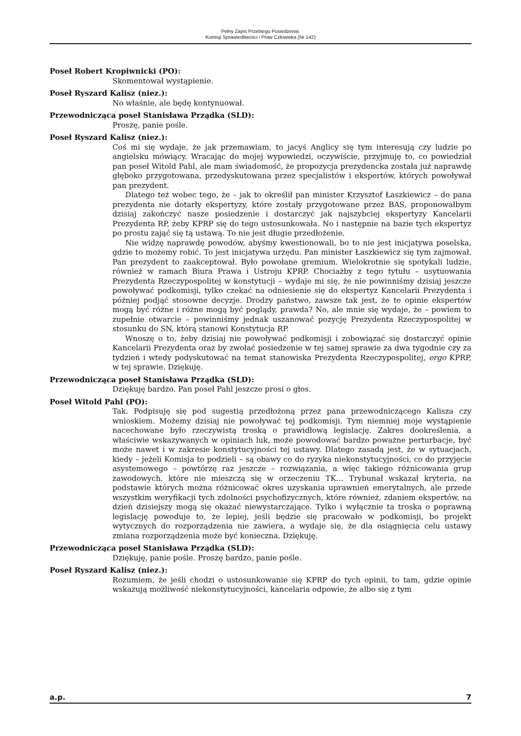Pełny Zapis Przebiegu Posiedzenia:
Komisji Sprawiedliwości i Praw Człowieka (Nr 142)
Poseł Robert Kropiwnicki (PO):
Skomentował wystąpienie.
Poseł Ryszard Kalisz (niez.):
No właśnie, ale będę kontynuował.
Przewodnicząca poseł Stanisława Prządka (SLD):
Proszę, panie pośle.
Poseł Ryszard Kalisz (niez.):
Coś mi się wydaje, że jak przemawiam, to jacyś Anglicy się tym interesują czy ludzie po angielsku mówiący. Wracając do mojej wypowiedzi, oczywiście, przyjmuję to, co powiedział pan poseł Witold Pahl, ale mam świadomość, że propozycja prezydencka została już naprawdę głęboko przygotowana, przedyskutowana przez specjalistów i ekspertów, których powoływał pan prezydent.
Dlatego też wobec tego, że – jak to określił pan minister Krzysztof Łaszkiewicz – do pana prezydenta nie dotarły ekspertyzy, które zostały przygotowane przez BAS, proponowałbym dzisiaj zakończyć nasze posiedzenie i dostarczyć jak najszybciej ekspertyzy Kancelarii Prezydenta RP, żeby KPRP się do tego ustosunkowała. No i następnie na bazie tych ekspertyz po prostu zająć się tą ustawą. To nie jest długie przedłożenie.
Nie widzę naprawdę powodów, abyśmy kwestionowali, bo to nie jest inicjatywa poselska, gdzie to możemy robić. To jest inicjatywa urzędu. Pan minister Łaszkiewicz się tym zajmował. Pan prezydent to zaakceptował. Było powołane gremium. Wielokrotnie się spotykali ludzie, również w ramach Biura Prawa i Ustroju KPRP. Chociażby z tego tytułu – usytuowania Prezydenta Rzeczypospolitej w konstytucji – wydaje mi się, że nie powinniśmy dzisiaj jeszcze powoływać podkomisji, tylko czekać na odniesienie się do ekspertyz Kancelarii Prezydenta i później podjąć stosowne decyzje. Drodzy państwo, zawsze tak jest, że te opinie ekspertów mogą być różne i różne mogą być poglądy, prawda? No, ale mnie się wydaje, że – powiem to zupełnie otwarcie – powinniśmy jednak uszanować pozycję Prezydenta Rzeczypospolitej w stosunku do SN, którą stanowi Konstytucja RP.
Wnoszę o to, żeby dzisiaj nie powoływać podkomisji i zobowiązać się dostarczyć opinie Kancelarii Prezydenta oraz by zwołać posiedzenie w tej samej sprawie za dwa tygodnie czy za tydzień i wtedy podyskutować na temat stanowiska Prezydenta Rzeczypospolitej, ergo KPRP, w tej sprawie. Dziękuję.
Przewodnicząca poseł Stanisława Prządka (SLD):
Dziękuję bardzo. Pan poseł Pahl jeszcze prosi o głos.
Poseł Witold Pahl (PO):
Tak. Podpisuję się pod sugestią przedłożoną przez pana przewodniczącego Kalisza czy wnioskiem. Możemy dzisiaj nie powoływać tej podkomisji. Tym niemniej moje wystąpienie nacechowane było rzeczywistą troską o prawidłową legislację. Zakres dookreślenia, a właściwie wskazywanych w opiniach luk, może powodować bardzo poważne perturbacje, być może nawet i w zakresie konstytucyjności tej ustawy. Dlatego zasadą jest, że w sytuacjach, kiedy – jeżeli Komisja to podzieli – są obawy co do ryzyka niekonstytucyjności, co do przyjęcie asystemowego – powtórzę raz jeszcze – rozwiązania, a więc takiego różnicowania grup zawodowych, które nie mieszczą się w orzeczeniu TK… Trybunał wskazał kryteria, na podstawie których można różnicować okres uzyskania uprawnień emerytalnych, ale przede wszystkim weryfikacji tych zdolności psychofizycznych, które również, zdaniem ekspertów, na dzień dzisiejszy mogą się okazać niewystarczające. Tylko i wyłącznie ta troska o poprawną legislację powoduje to, że lepiej, jeśli będzie się pracowało w podkomisji, bo projekt wytycznych do rozporządzenia nie zawiera, a wydaje się, że dla osiągnięcia celu ustawy zmiana rozporządzenia może być konieczna. Dziękuję.
Przewodnicząca poseł Stanisława Prządka (SLD):
Dziękuję, panie pośle. Proszę bardzo, panie pośle.
Poseł Ryszard Kalisz (niez.):
Rozumiem, że jeśli chodzi o ustosunkowanie się KPRP do tych opinii, to tam, gdzie opinie wskazują możliwość niekonstytucyjności, kancelaria odpowie, że albo się z tym
a.p. 7